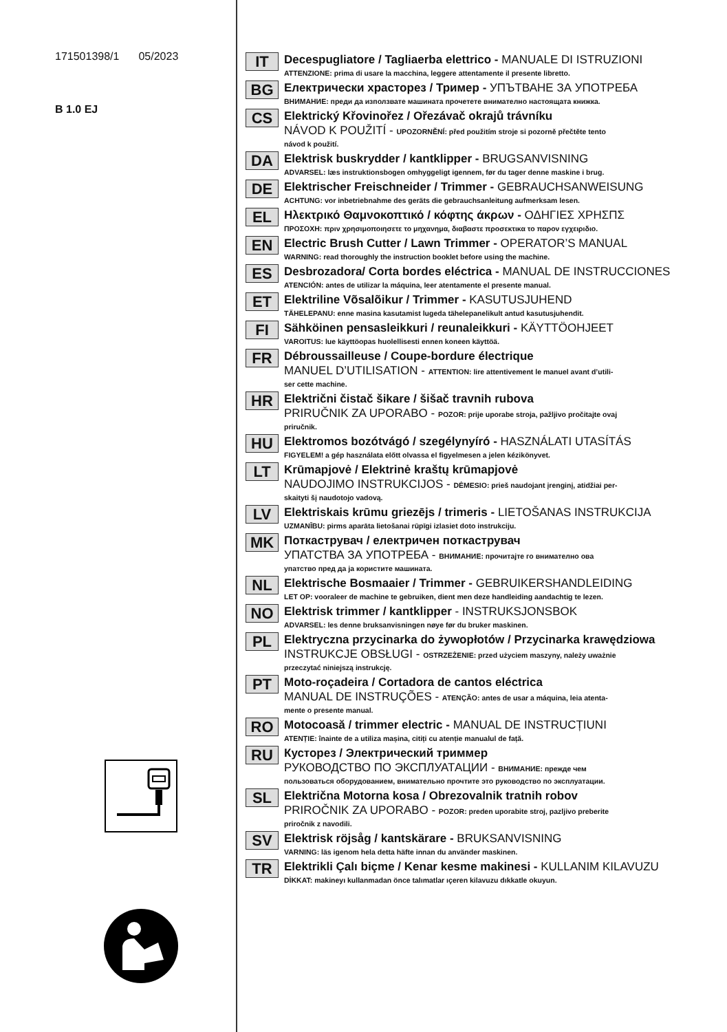171501398/1 05/2023
B 1.0 EJ
IT
Decespugliatore / Tagliaerba elettrico - MANUALE DI ISTRUZIONI
ATTENZIONE: prima di usare la macchina, leggere attentamente il presente libretto.
BG
Електрически храсторез / Тример - УПЪТВАНЕ ЗА УПОТРЕБА
ВНИМАНИЕ: преди да използвате машината прочетете внимателно настоящата книжка.
CS
Elektrický Křovinořez / Ořezávač okrajů trávníku
NÁVOD K POUŽITÍ - UPOZORNĚNÍ: před použitím stroje si pozorně přečtěte tento
návod k použití.
DA
Elektrisk buskrydder / kantklipper - BRUGSANVISNING
ADVARSEL: læs instruktionsbogen omhyggeligt igennem, før du tager denne maskine i brug.
DE
Elektrischer Freischneider / Trimmer - GEBRAUCHSANWEISUNG
ACHTUNG: vor inbetriebnahme des geräts die gebrauchsanleitung aufmerksam lesen.
EL
Ηλεκτρικό Θαμνοκοπτικό / κόφτης άκρων - ΟΔΗΓΙΕΣ ΧΡΗΣΠΣ
ΠΡΟΣΟΧΗ: πριν χρησιμοποιησετε το μηχανημα, διαβαστε προσεκτικα το παρον εγχειριδιο.
EN
Electric Brush Cutter / Lawn Trimmer - OPERATOR’S MANUAL
WARNING: read thoroughly the instruction booklet before using the machine.
ES
Desbrozadora/ Corta bordes eléctrica - MANUAL DE INSTRUCCIONES
ATENCIÓN: antes de utilizar la máquina, leer atentamente el presente manual.
ET
Elektriline Võsalõikur / Trimmer - KASUTUSJUHEND
TÄHELEPANU: enne masina kasutamist lugeda tähelepanelikult antud kasutusjuhendit.
FI
Sähköinen pensasleikkuri / reunaleikkuri - KÄYTTÖOHJEET
VAROITUS: lue käyttöopas huolellisesti ennen koneen käyttöä.
FR
Débroussailleuse / Coupe-bordure électrique
MANUEL D’UTILISATION - ATTENTION: lire attentivement le manuel avant d’utili-
ser cette machine.
HR
Električni čistač šikare / šišač travnih rubova
PRIRUČNIK ZA UPORABO - POZOR: prije uporabe stroja, pažljivo pročitajte ovaj
priručnik.
HU
Elektromos bozótvágó / szegélynyíró - HASZNÁLATI UTASÍTÁS
FIGYELEM! a gép használata előtt olvassa el figyelmesen a jelen kézikönyvet.
LT
Krūmapjovė / Elektrinė kraštų krūmapjovė
NAUDOJIMO INSTRUKCIJOS - DĖMESIO: prieš naudojant įrenginį, atidžiai per-
skaityti šį naudotojo vadovą.
LV
Elektriskais krūmu griezējs / trimeris - LIETOŠANAS INSTRUKCIJA
UZMANĪBU: pirms aparāta lietošanai rūpīgi izlasiet doto instrukciju.
MK
Поткаструвач / електричен поткаструвач
УПАТСТВА ЗА УПОТРЕБА - ВНИМАНИЕ: прочитајте го внимателно ова
упатство пред да ја користите машината.
NL
Elektrische Bosmaaier / Trimmer - GEBRUIKERSHANDLEIDING
LET OP: vooraleer de machine te gebruiken, dient men deze handleiding aandachtig te lezen.
NO
Elektrisk trimmer / kantklipper - INSTRUKSJONSBOK
ADVARSEL: les denne bruksanvisningen nøye før du bruker maskinen.
PL
Elektryczna przycinarka do żywopłotów / Przycinarka krawędziowa
INSTRUKCJE OBSŁUGI - OSTRZEŻENIE: przed użyciem maszyny, należy uważnie
przeczytać niniejszą instrukcję.
PT
Moto-roçadeira / Cortadora de cantos eléctrica
MANUAL DE INSTRUÇÕES - ATENÇÃO: antes de usar a máquina, leia atenta-
mente o presente manual.
RO
Motocoasă / trimmer electric - MANUAL DE INSTRUCȚIUNI
ATENȚIE: înainte de a utiliza mașina, citiți cu atenție manualul de față.
RU
Кусторез / Электрический триммер
РУКОВОДСТВО ПО ЭКСПЛУАТАЦИИ - ВНИМАНИЕ: прежде чем
пользоваться оборудованием, внимательно прочтите это руководство по эксплуатации.
SL
Električna Motorna kosa / Obrezovalnik tratnih robov
PRIROČNIK ZA UPORABO - POZOR: preden uporabite stroj, pazljivo preberite
priročnik z navodili.
SV
Elektrisk röjsåg / kantskärare - BRUKSANVISNING
VARNING: läs igenom hela detta häfte innan du använder maskinen.
TR
Elektrikli Çalı biçme / Kenar kesme makinesi - KULLANIM KILAVUZU
DİKKAT: makineyı kullanmadan önce talımatlar ıçeren kilavuzu dıkkatle okuyun.